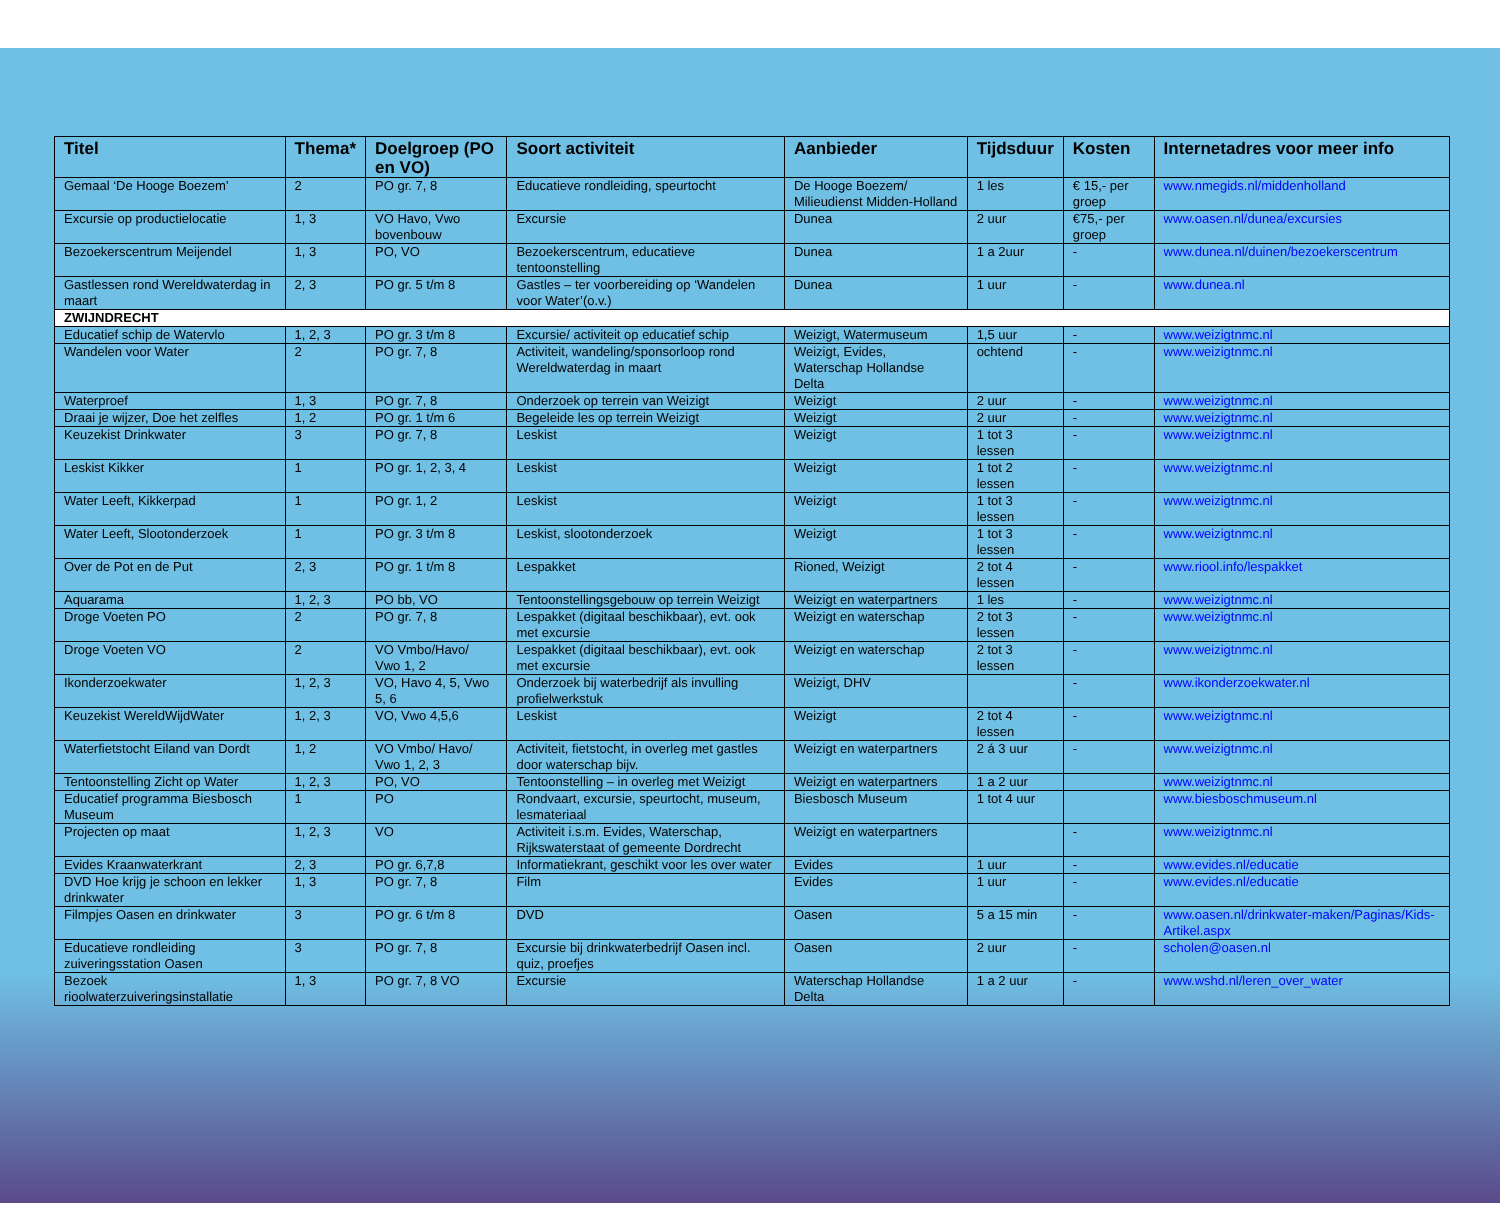| Titel | Thema* | Doelgroep (PO en VO) | Soort activiteit | Aanbieder | Tijdsduur | Kosten | Internetadres voor meer info |
| --- | --- | --- | --- | --- | --- | --- | --- |
| Gemaal ‘De Hooge Boezem’ | 2 | PO gr. 7, 8 | Educatieve rondleiding, speurtocht | De Hooge Boezem/ Milieudienst Midden-Holland | 1 les | € 15,- per groep | www.nmegids.nl/middenholland |
| Excursie op productielocatie | 1, 3 | VO Havo, Vwo bovenbouw | Excursie | Dunea | 2 uur | €75,- per groep | www.oasen.nl/dunea/excursies |
| Bezoekerscentrum Meijendel | 1, 3 | PO, VO | Bezoekerscentrum, educatieve tentoonstelling | Dunea | 1 a 2uur | - | www.dunea.nl/duinen/bezoekerscentrum |
| Gastlessen rond Wereldwaterdag in maart | 2, 3 | PO gr. 5 t/m 8 | Gastles – ter voorbereiding op ‘Wandelen voor Water’(o.v.) | Dunea | 1 uur | - | www.dunea.nl |
| ZWIJNDRECHT | | | | | | | |
| Educatief schip de Watervlo | 1, 2, 3 | PO gr. 3 t/m 8 | Excursie/ activiteit op educatief schip | Weizigt, Watermuseum | 1,5 uur | - | www.weizigtnmc.nl |
| Wandelen voor Water | 2 | PO gr. 7, 8 | Activiteit, wandeling/sponsorloop rond Wereldwaterdag in maart | Weizigt, Evides, Waterschap Hollandse Delta | ochtend | - | www.weizigtnmc.nl |
| Waterproef | 1, 3 | PO gr. 7, 8 | Onderzoek op terrein van Weizigt | Weizigt | 2 uur | - | www.weizigtnmc.nl |
| Draai je wijzer, Doe het zelfles | 1, 2 | PO gr. 1 t/m 6 | Begeleide les op terrein Weizigt | Weizigt | 2 uur | - | www.weizigtnmc.nl |
| Keuzekist Drinkwater | 3 | PO gr. 7, 8 | Leskist | Weizigt | 1 tot 3 lessen | - | www.weizigtnmc.nl |
| Leskist Kikker | 1 | PO gr. 1, 2, 3, 4 | Leskist | Weizigt | 1 tot 2 lessen | - | www.weizigtnmc.nl |
| Water Leeft, Kikkerpad | 1 | PO gr. 1, 2 | Leskist | Weizigt | 1 tot 3 lessen | - | www.weizigtnmc.nl |
| Water Leeft, Slootonderzoek | 1 | PO gr. 3 t/m 8 | Leskist, slootonderzoek | Weizigt | 1 tot 3 lessen | - | www.weizigtnmc.nl |
| Over de Pot en de Put | 2, 3 | PO gr. 1 t/m 8 | Lespakket | Rioned, Weizigt | 2 tot 4 lessen | - | www.riool.info/lespakket |
| Aquarama | 1, 2, 3 | PO bb, VO | Tentoonstellingsgebouw op terrein Weizigt | Weizigt en waterpartners | 1 les | - | www.weizigtnmc.nl |
| Droge Voeten PO | 2 | PO gr. 7, 8 | Lespakket (digitaal beschikbaar), evt. ook met excursie | Weizigt en waterschap | 2 tot 3 lessen | - | www.weizigtnmc.nl |
| Droge Voeten VO | 2 | VO Vmbo/Havo/ Vwo 1, 2 | Lespakket (digitaal beschikbaar), evt. ook met excursie | Weizigt en waterschap | 2 tot 3 lessen | - | www.weizigtnmc.nl |
| Ikonderzoekwater | 1, 2, 3 | VO, Havo 4, 5, Vwo 5, 6 | Onderzoek bij waterbedrijf als invulling profielwerkstuk | Weizigt, DHV | | - | www.ikonderzoekwater.nl |
| Keuzekist WereldWijdWater | 1, 2, 3 | VO, Vwo 4,5,6 | Leskist | Weizigt | 2 tot 4 lessen | - | www.weizigtnmc.nl |
| Waterfietstocht Eiland van Dordt | 1, 2 | VO Vmbo/ Havo/ Vwo 1, 2, 3 | Activiteit, fietstocht, in overleg met gastles door waterschap bijv. | Weizigt en waterpartners | 2 á 3 uur | - | www.weizigtnmc.nl |
| Tentoonstelling Zicht op Water | 1, 2, 3 | PO, VO | Tentoonstelling – in overleg met Weizigt | Weizigt en waterpartners | 1 a 2 uur | | www.weizigtnmc.nl |
| Educatief programma Biesbosch Museum | 1 | PO | Rondvaart, excursie, speurtocht, museum, lesmateriaal | Biesbosch Museum | 1 tot 4 uur | | www.biesboschmuseum.nl |
| Projecten op maat | 1, 2, 3 | VO | Activiteit i.s.m. Evides, Waterschap, Rijkswaterstaat of gemeente Dordrecht | Weizigt en waterpartners | | - | www.weizigtnmc.nl |
| Evides Kraanwaterkrant | 2, 3 | PO gr. 6,7,8 | Informatiekrant, geschikt voor les over water | Evides | 1 uur | - | www.evides.nl/educatie |
| DVD Hoe krijg je schoon en lekker drinkwater | 1, 3 | PO gr. 7, 8 | Film | Evides | 1 uur | - | www.evides.nl/educatie |
| Filmpjes Oasen en drinkwater | 3 | PO gr. 6 t/m 8 | DVD | Oasen | 5 a 15 min | - | www.oasen.nl/drinkwater-maken/Paginas/Kids-Artikel.aspx |
| Educatieve rondleiding zuiveringsstation Oasen | 3 | PO gr. 7, 8 | Excursie bij drinkwaterbedrijf Oasen incl. quiz, proefjes | Oasen | 2 uur | - | scholen@oasen.nl |
| Bezoek rioolwaterzuiveringsinstallatie | 1, 3 | PO gr. 7, 8 VO | Excursie | Waterschap Hollandse Delta | 1 a 2 uur | - | www.wshd.nl/leren_over_water |